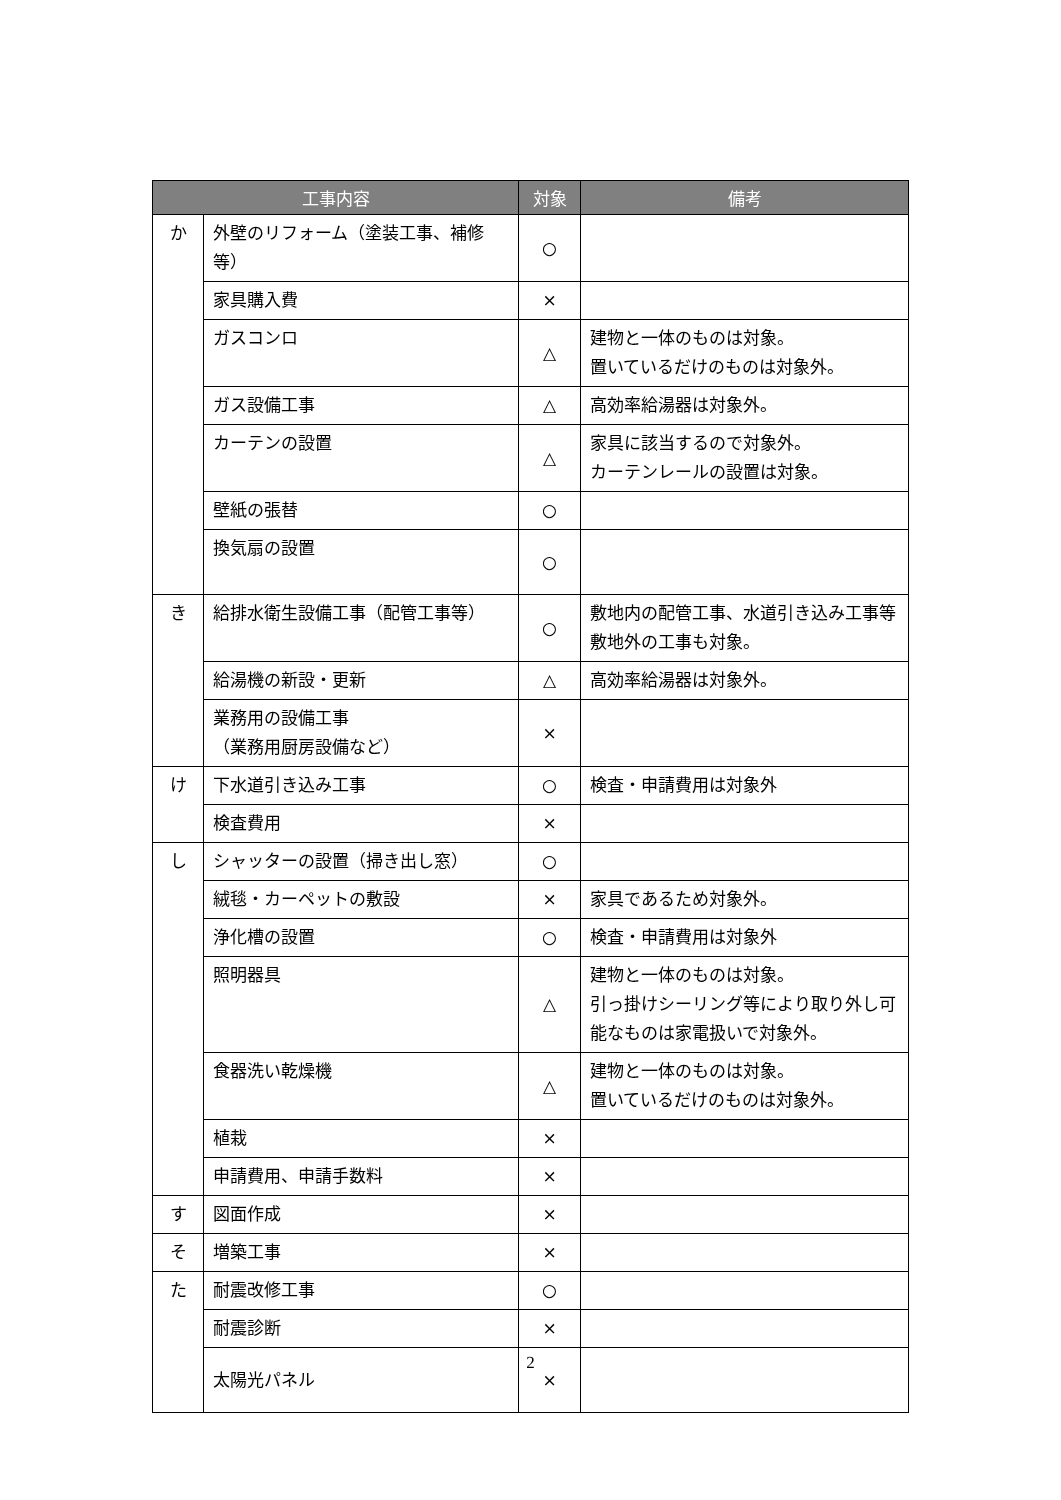| 工事内容 | | 対象 | 備考 |
| --- | --- | --- | --- |
| か | 外壁のリフォーム（塗装工事、補修等） | ○ | |
| | 家具購入費 | × | |
| | ガスコンロ | △ | 建物と一体のものは対象。 置いているだけのものは対象外。 |
| | ガス設備工事 | △ | 高効率給湯器は対象外。 |
| | カーテンの設置 | △ | 家具に該当するので対象外。 カーテンレールの設置は対象。 |
| | 壁紙の張替 | ○ | |
| | 換気扇の設置 | ○ | |
| き | 給排水衛生設備工事（配管工事等） | ○ | 敷地内の配管工事、水道引き込み工事等敷地外の工事も対象。 |
| | 給湯機の新設・更新 | △ | 高効率給湯器は対象外。 |
| | 業務用の設備工事 （業務用厨房設備など） | × | |
| け | 下水道引き込み工事 | ○ | 検査・申請費用は対象外 |
| | 検査費用 | × | |
| し | シャッターの設置（掃き出し窓） | ○ | |
| | 絨毯・カーペットの敷設 | × | 家具であるため対象外。 |
| | 浄化槽の設置 | ○ | 検査・申請費用は対象外 |
| | 照明器具 | △ | 建物と一体のものは対象。 引っ掛けシーリング等により取り外し可能なものは家電扱いで対象外。 |
| | 食器洗い乾燥機 | △ | 建物と一体のものは対象。 置いているだけのものは対象外。 |
| | 植栽 | × | |
| | 申請費用、申請手数料 | × | |
| す | 図面作成 | × | |
| そ | 増築工事 | × | |
| た | 耐震改修工事 | ○ | |
| | 耐震診断 | × | |
| | 太陽光パネル | × | |
2